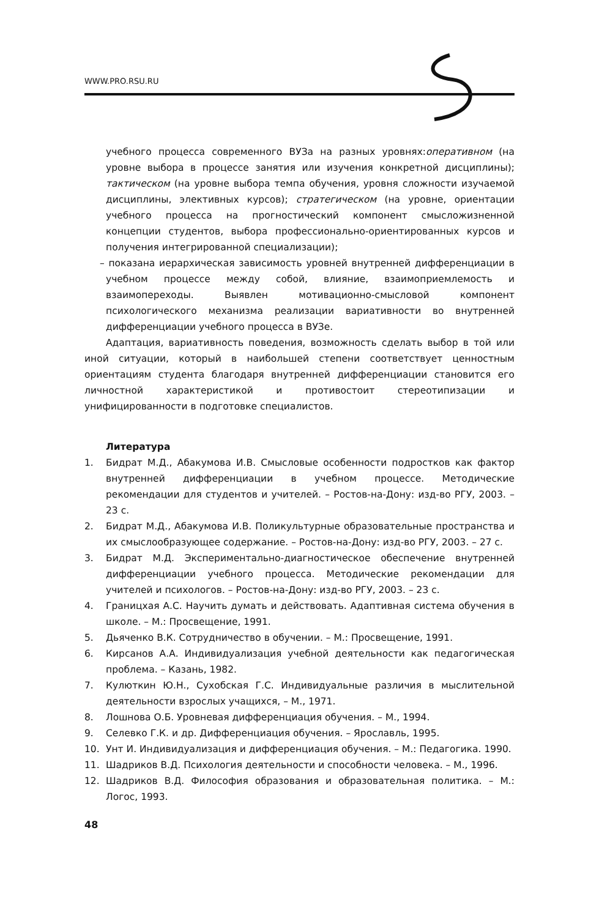WWW.PRO.RSU.RU
учебного процесса современного ВУЗа на разных уровнях:оперативном (на уровне выбора в процессе занятия или изучения конкретной дисциплины); тактическом (на уровне выбора темпа обучения, уровня сложности изучаемой дисциплины, элективных курсов); стратегическом (на уровне, ориентации учебного процесса на прогностический компонент смысложизненной концепции студентов, выбора профессионально-ориентированных курсов и получения интегрированной специализации);
– показана иерархическая зависимость уровней внутренней дифференциации в учебном процессе между собой, влияние, взаимоприемлемость и взаимопереходы. Выявлен мотивационно-смысловой компонент психологического механизма реализации вариативности во внутренней дифференциации учебного процесса в ВУЗе.
Адаптация, вариативность поведения, возможность сделать выбор в той или иной ситуации, который в наибольшей степени соответствует ценностным ориентациям студента благодаря внутренней дифференциации становится его личностной характеристикой и противостоит стереотипизации и унифицированности в подготовке специалистов.
Литература
1. Бидрат М.Д., Абакумова И.В. Смысловые особенности подростков как фактор внутренней дифференциации в учебном процессе. Методические рекомендации для студентов и учителей. – Ростов-на-Дону: изд-во РГУ, 2003. – 23 с.
2. Бидрат М.Д., Абакумова И.В. Поликультурные образовательные пространства и их смыслообразующее содержание. – Ростов-на-Дону: изд-во РГУ, 2003. – 27 с.
3. Бидрат М.Д. Экспериментально-диагностическое обеспечение внутренней дифференциации учебного процесса. Методические рекомендации для учителей и психологов. – Ростов-на-Дону: изд-во РГУ, 2003. – 23 с.
4. Границхая А.С. Научить думать и действовать. Адаптивная система обучения в школе. – М.: Просвещение, 1991.
5. Дьяченко В.К. Сотрудничество в обучении. – М.: Просвещение, 1991.
6. Кирсанов А.А. Индивидуализация учебной деятельности как педагогическая проблема. – Казань, 1982.
7. Кулюткин Ю.Н., Сухобская Г.С. Индивидуальные различия в мыслительной деятельности взрослых учащихся, – М., 1971.
8. Лошнова О.Б. Уровневая дифференциация обучения. – М., 1994.
9. Селевко Г.К. и др. Дифференциация обучения. – Ярославль, 1995.
10. Унт И. Индивидуализация и дифференциация обучения. – М.: Педагогика. 1990.
11. Шадриков В.Д. Психология деятельности и способности человека. – М., 1996.
12. Шадриков В.Д. Философия образования и образовательная политика. – М.: Логос, 1993.
48